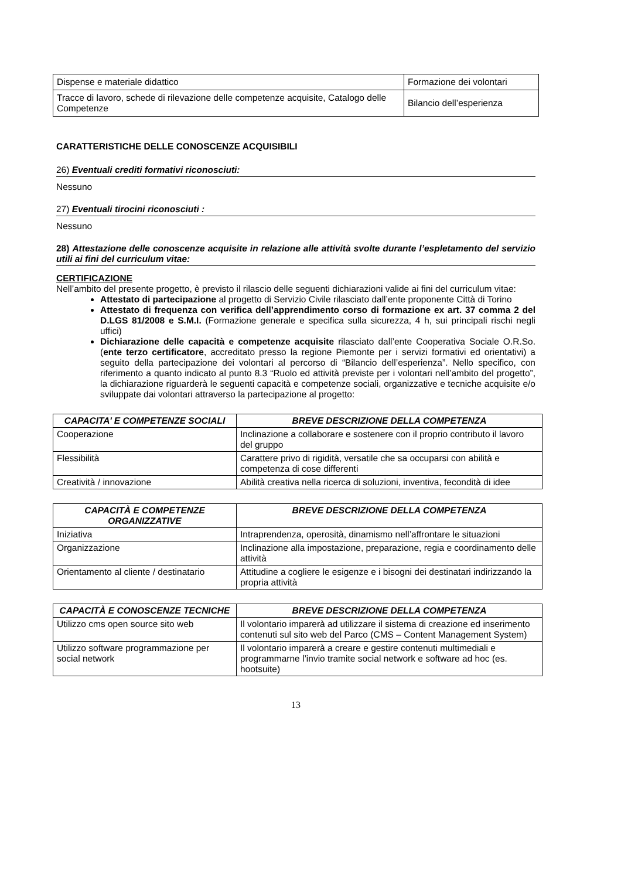| Dispense e materiale didattico | Formazione dei volontari |
| Tracce di lavoro, schede di rilevazione delle competenze acquisite, Catalogo delle Competenze | Bilancio dell’esperienza |
CARATTERISTICHE DELLE CONOSCENZE ACQUISIBILI
26) Eventuali crediti formativi riconosciuti:
Nessuno
27) Eventuali tirocini riconosciuti :
Nessuno
28) Attestazione delle conoscenze acquisite in relazione alle attività svolte durante l’espletamento del servizio utili ai fini del curriculum vitae:
CERTIFICAZIONE
Nell’ambito del presente progetto, è previsto il rilascio delle seguenti dichiarazioni valide ai fini del curriculum vitae:
Attestato di partecipazione al progetto di Servizio Civile rilasciato dall’ente proponente Città di Torino
Attestato di frequenza con verifica dell’apprendimento corso di formazione ex art. 37 comma 2 del D.LGS 81/2008 e S.M.I. (Formazione generale e specifica sulla sicurezza, 4 h, sui principali rischi negli uffici)
Dichiarazione delle capacità e competenze acquisite rilasciato dall’ente Cooperativa Sociale O.R.So. (ente terzo certificatore, accreditato presso la regione Piemonte per i servizi formativi ed orientativi) a seguito della partecipazione dei volontari al percorso di “Bilancio dell’esperienza”. Nello specifico, con riferimento a quanto indicato al punto 8.3 “Ruolo ed attività previste per i volontari nell’ambito del progetto”, la dichiarazione riguarderà le seguenti capacità e competenze sociali, organizzative e tecniche acquisite e/o sviluppate dai volontari attraverso la partecipazione al progetto:
| CAPACITA’ E COMPETENZE SOCIALI | BREVE DESCRIZIONE DELLA COMPETENZA |
| --- | --- |
| Cooperazione | Inclinazione a collaborare e sostenere con il proprio contributo il lavoro del gruppo |
| Flessibilità | Carattere privo di rigidità, versatile che sa occuparsi con abilità e competenza di cose differenti |
| Creatività / innovazione | Abilità creativa nella ricerca di soluzioni, inventiva, fecondità di idee |
| CAPACITÀ E COMPETENZE ORGANIZZATIVE | BREVE DESCRIZIONE DELLA COMPETENZA |
| --- | --- |
| Iniziativa | Intraprendenza, operosità, dinamismo nell’affrontare le situazioni |
| Organizzazione | Inclinazione alla impostazione, preparazione, regia e coordinamento delle attività |
| Orientamento al cliente / destinatario | Attitudine a cogliere le esigenze e i bisogni dei destinatari indirizzando la propria attività |
| CAPACITÀ E CONOSCENZE TECNICHE | BREVE DESCRIZIONE DELLA COMPETENZA |
| --- | --- |
| Utilizzo cms open source sito web | Il volontario imparerà ad utilizzare il sistema di creazione ed inserimento contenuti sul sito web del Parco (CMS – Content Management System) |
| Utilizzo software programmazione per social network | Il volontario imparerà a creare e gestire contenuti multimediali e programmarne l’invio tramite social network e software ad hoc (es. hootsuite) |
13